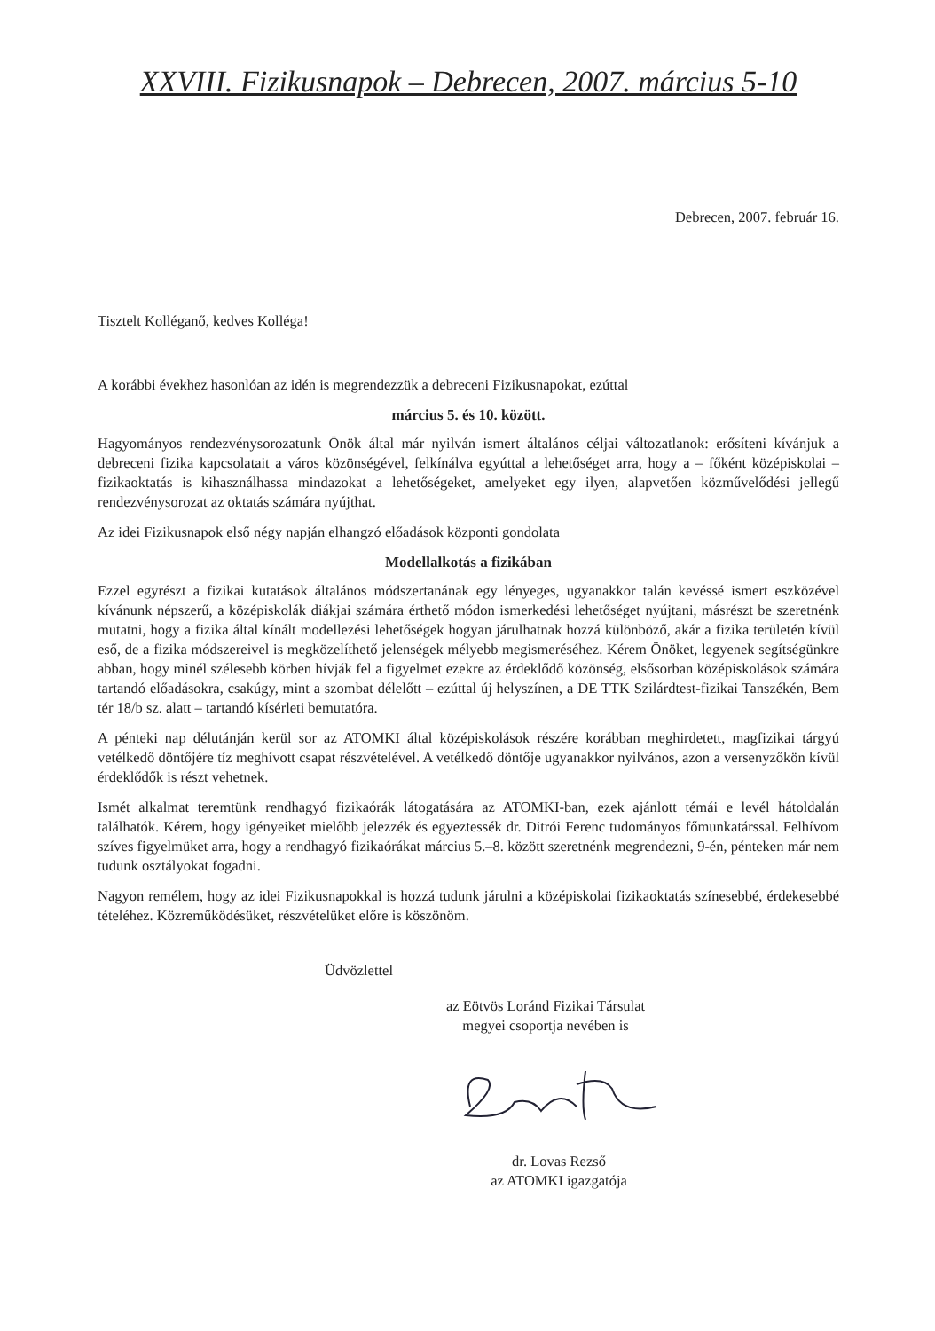XXVIII. Fizikusnapok – Debrecen, 2007. március 5-10
Debrecen, 2007. február 16.
Tisztelt Kolléganő, kedves Kolléga!
A korábbi évekhez hasonlóan az idén is megrendezzük a debreceni Fizikusnapokat, ezúttal
március 5. és 10. között.
Hagyományos rendezvénysorozatunk Önök által már nyilván ismert általános céljai változatlanok: erősíteni kívánjuk a debreceni fizika kapcsolatait a város közönségével, felkínálva egyúttal a lehetőséget arra, hogy a – főként középiskolai – fizikaoktatás is kihasználhassa mindazokat a lehetőségeket, amelyeket egy ilyen, alapvetően közművelődési jellegű rendezvénysorozat az oktatás számára nyújthat.
Az idei Fizikusnapok első négy napján elhangzó előadások központi gondolata
Modellalkotás a fizikában
Ezzel egyrészt a fizikai kutatások általános módszertanának egy lényeges, ugyanakkor talán kevéssé ismert eszközével kívánunk népszerű, a középiskolák diákjai számára érthető módon ismerkedési lehetőséget nyújtani, másrészt be szeretnénk mutatni, hogy a fizika által kínált modellezési lehetőségek hogyan járulhatnak hozzá különböző, akár a fizika területén kívül eső, de a fizika módszereivel is megközelíthető jelenségek mélyebb megismeréséhez. Kérem Önöket, legyenek segítségünkre abban, hogy minél szélesebb körben hívják fel a figyelmet ezekre az érdeklődő közönség, elsősorban középiskolások számára tartandó előadásokra, csakúgy, mint a szombat délelőtt – ezúttal új helyszínen, a DE TTK Szilárdtest-fizikai Tanszékén, Bem tér 18/b sz. alatt – tartandó kísérleti bemutatóra.
A pénteki nap délutánján kerül sor az ATOMKI által középiskolások részére korábban meghirdetett, magfizikai tárgyú vetélkedő döntőjére tíz meghívott csapat részvételével. A vetélkedő döntője ugyanakkor nyilvános, azon a versenyzőkön kívül érdeklődők is részt vehetnek.
Ismét alkalmat teremtünk rendhagyó fizikaórák látogatására az ATOMKI-ban, ezek ajánlott témái e levél hátoldalán találhatók. Kérem, hogy igényeiket mielőbb jelezzék és egyeztessék dr. Ditrói Ferenc tudományos főmunkatárssal. Felhívom szíves figyelmüket arra, hogy a rendhagyó fizikaórákat március 5.–8. között szeretnénk megrendezni, 9-én, pénteken már nem tudunk osztályokat fogadni.
Nagyon remélem, hogy az idei Fizikusnapokkal is hozzá tudunk járulni a középiskolai fizikaoktatás színesebbé, érdekesebbé tételéhez. Közreműködésüket, részvételüket előre is köszönöm.
Üdvözlettel
az Eötvös Loránd Fizikai Társulat
megyei csoportja nevében is
dr. Lovas Rezső
az ATOMKI igazgatója